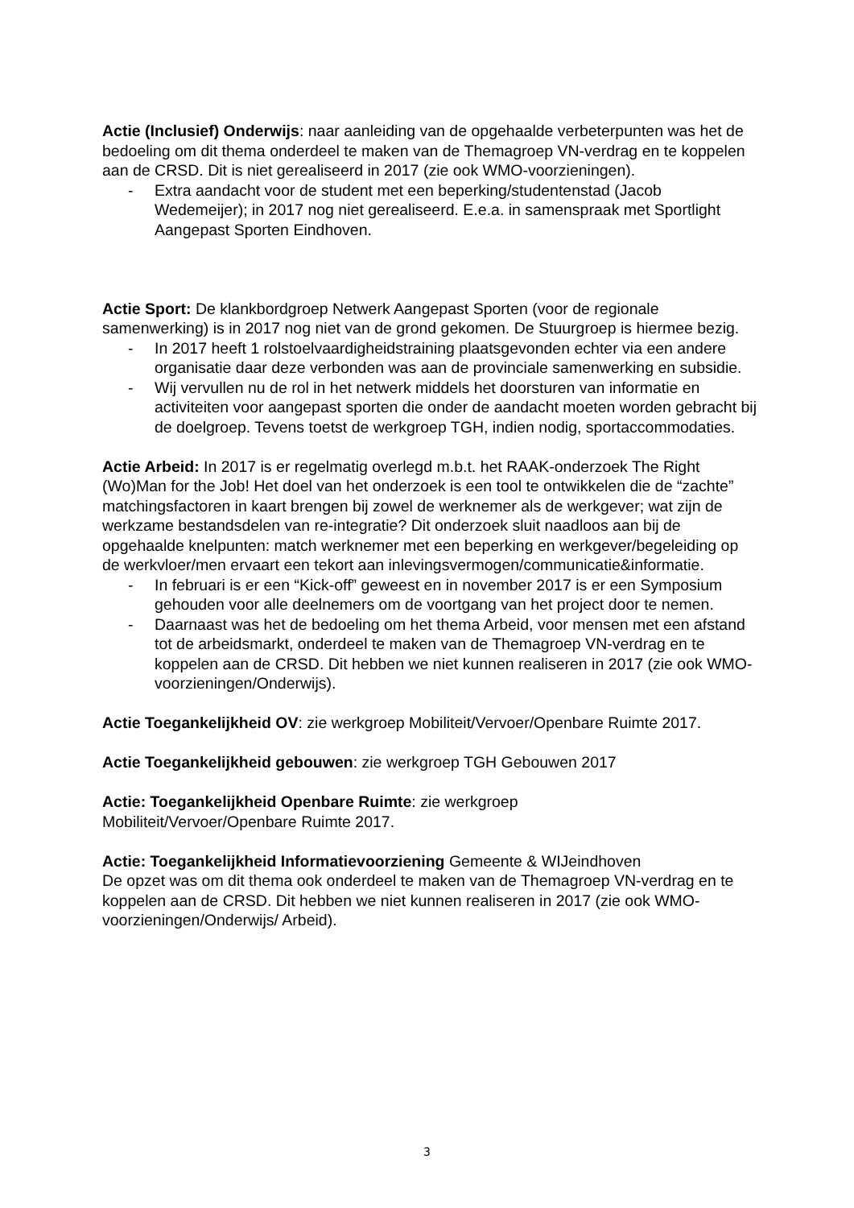Actie (Inclusief) Onderwijs: naar aanleiding van de opgehaalde verbeterpunten was het de bedoeling om dit thema onderdeel te maken van de Themagroep VN-verdrag en te koppelen aan de CRSD. Dit is niet gerealiseerd in 2017 (zie ook WMO-voorzieningen).
- Extra aandacht voor de student met een beperking/studentenstad (Jacob Wedemeijer); in 2017 nog niet gerealiseerd. E.e.a. in samenspraak met Sportlight Aangepast Sporten Eindhoven.
Actie Sport: De klankbordgroep Netwerk Aangepast Sporten (voor de regionale samenwerking) is in 2017 nog niet van de grond gekomen. De Stuurgroep is hiermee bezig.
- In 2017 heeft 1 rolstoelvaardigheidstraining plaatsgevonden echter via een andere organisatie daar deze verbonden was aan de provinciale samenwerking en subsidie.
- Wij vervullen nu de rol in het netwerk middels het doorsturen van informatie en activiteiten voor aangepast sporten die onder de aandacht moeten worden gebracht bij de doelgroep. Tevens toetst de werkgroep TGH, indien nodig, sportaccommodaties.
Actie Arbeid: In 2017 is er regelmatig overlegd m.b.t. het RAAK-onderzoek The Right (Wo)Man for the Job! Het doel van het onderzoek is een tool te ontwikkelen die de “zachte” matchingsfactoren in kaart brengen bij zowel de werknemer als de werkgever; wat zijn de werkzame bestandsdelen van re-integratie? Dit onderzoek sluit naadloos aan bij de opgehaalde knelpunten: match werknemer met een beperking en werkgever/begeleiding op de werkvloer/men ervaart een tekort aan inlevingsvermogen/communicatie&informatie.
- In februari is er een “Kick-off” geweest en in november 2017 is er een Symposium gehouden voor alle deelnemers om de voortgang van het project door te nemen.
- Daarnaast was het de bedoeling om het thema Arbeid, voor mensen met een afstand tot de arbeidsmarkt, onderdeel te maken van de Themagroep VN-verdrag en te koppelen aan de CRSD. Dit hebben we niet kunnen realiseren in 2017 (zie ook WMO-voorzieningen/Onderwijs).
Actie Toegankelijkheid OV: zie werkgroep Mobiliteit/Vervoer/Openbare Ruimte 2017.
Actie Toegankelijkheid gebouwen: zie werkgroep TGH Gebouwen 2017
Actie: Toegankelijkheid Openbare Ruimte: zie werkgroep
Mobiliteit/Vervoer/Openbare Ruimte 2017.
Actie: Toegankelijkheid Informatievoorziening Gemeente & WIJeindhoven
De opzet was om dit thema ook onderdeel te maken van de Themagroep VN-verdrag en te koppelen aan de CRSD. Dit hebben we niet kunnen realiseren in 2017 (zie ook WMO-voorzieningen/Onderwijs/ Arbeid).
3